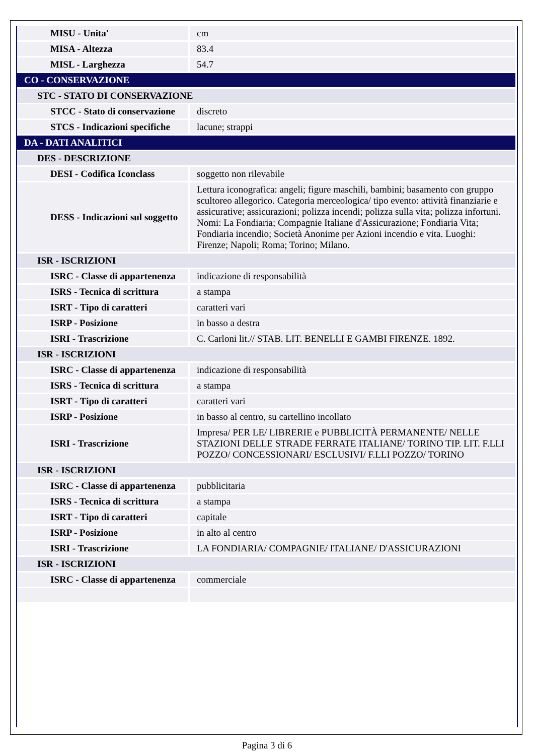| MISU - Unita' | cm |
| MISA - Altezza | 83.4 |
| MISL - Larghezza | 54.7 |
| CO - CONSERVAZIONE | |
| STC - STATO DI CONSERVAZIONE | |
| STCC - Stato di conservazione | discreto |
| STCS - Indicazioni specifiche | lacune; strappi |
| DA - DATI ANALITICI | |
| DES - DESCRIZIONE | |
| DESI - Codifica Iconclass | soggetto non rilevabile |
| DESS - Indicazioni sul soggetto | Lettura iconografica: angeli; figure maschili, bambini; basamento con gruppo scultoreo allegorico. Categoria merceologica/ tipo evento: attività finanziarie e assicurative; assicurazioni; polizza incendi; polizza sulla vita; polizza infortuni. Nomi: La Fondiaria; Compagnie Italiane d'Assicurazione; Fondiaria Vita; Fondiaria incendio; Società Anonime per Azioni incendio e vita. Luoghi: Firenze; Napoli; Roma; Torino; Milano. |
| ISR - ISCRIZIONI | |
| ISRC - Classe di appartenenza | indicazione di responsabilità |
| ISRS - Tecnica di scrittura | a stampa |
| ISRT - Tipo di caratteri | caratteri vari |
| ISRP - Posizione | in basso a destra |
| ISRI - Trascrizione | C. Carloni lit.// STAB. LIT. BENELLI E GAMBI FIRENZE. 1892. |
| ISR - ISCRIZIONI | |
| ISRC - Classe di appartenenza | indicazione di responsabilità |
| ISRS - Tecnica di scrittura | a stampa |
| ISRT - Tipo di caratteri | caratteri vari |
| ISRP - Posizione | in basso al centro, su cartellino incollato |
| ISRI - Trascrizione | Impresa/ PER LE/ LIBRERIE e PUBBLICITÀ PERMANENTE/ NELLE STAZIONI DELLE STRADE FERRATE ITALIANE/ TORINO TIP. LIT. F.LLI POZZO/ CONCESSIONARI/ ESCLUSIVI/ F.LLI POZZO/ TORINO |
| ISR - ISCRIZIONI | |
| ISRC - Classe di appartenenza | pubblicitaria |
| ISRS - Tecnica di scrittura | a stampa |
| ISRT - Tipo di caratteri | capitale |
| ISRP - Posizione | in alto al centro |
| ISRI - Trascrizione | LA FONDIARIA/ COMPAGNIE/ ITALIANE/ D'ASSICURAZIONI |
| ISR - ISCRIZIONI | |
| ISRC - Classe di appartenenza | commerciale |
Pagina 3 di 6